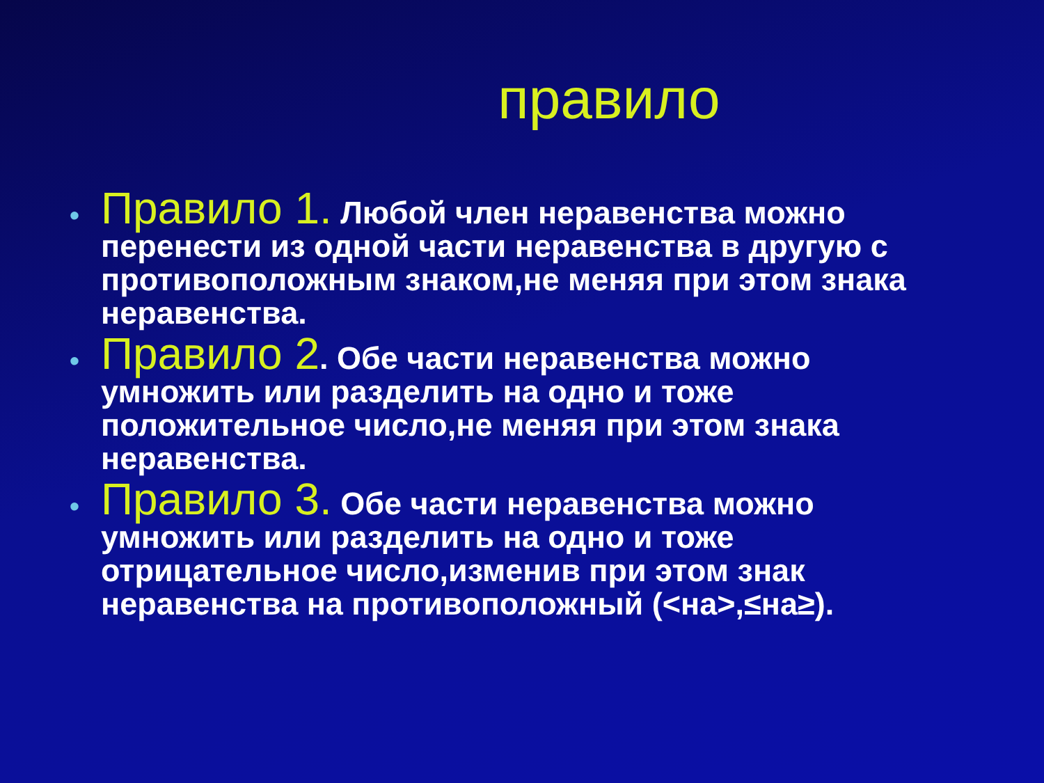правило
• Правило 1. Любой член неравенства можно перенести из одной части неравенства в другую с противоположным знаком,не меняя при этом знака неравенства.
• Правило 2. Обе части неравенства можно умножить или разделить на одно и тоже положительное число,не меняя при этом знака неравенства.
• Правило 3. Обе части неравенства можно умножить или разделить на одно и тоже отрицательное число,изменив при этом знак неравенства на противоположный (<на>,≤на≥).